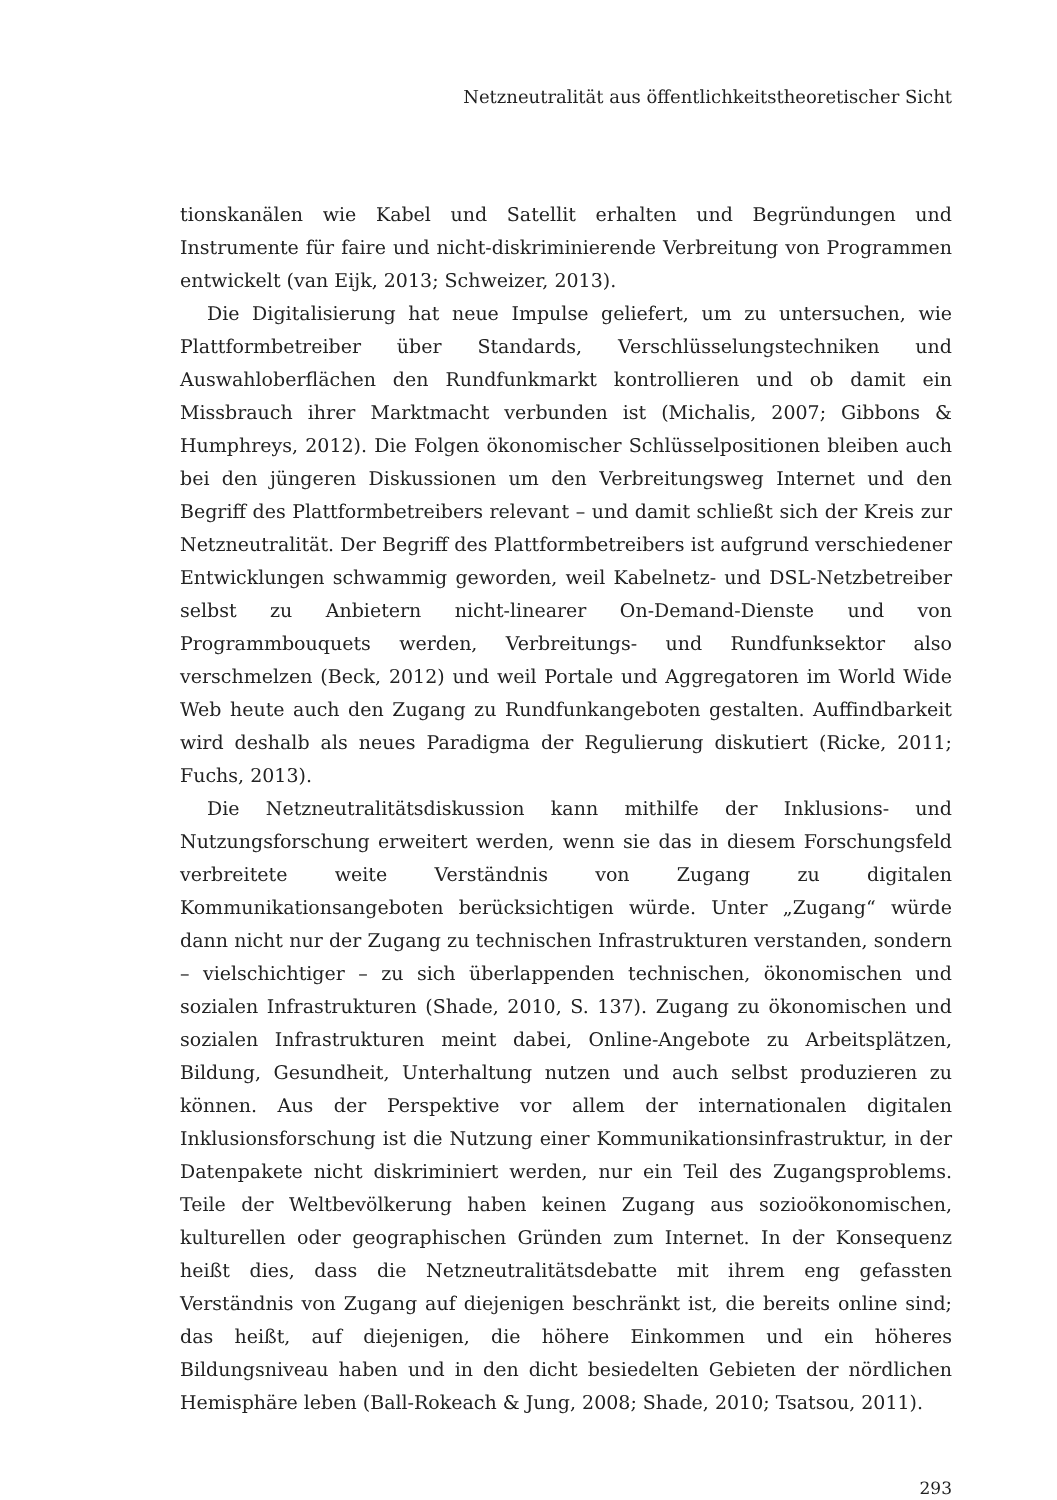Netzneutralität aus öffentlichkeitstheoretischer Sicht
tionskanälen wie Kabel und Satellit erhalten und Begründungen und Instrumente für faire und nicht-diskriminierende Verbreitung von Programmen entwickelt (van Eijk, 2013; Schweizer, 2013).
Die Digitalisierung hat neue Impulse geliefert, um zu untersuchen, wie Plattformbetreiber über Standards, Verschlüsselungstechniken und Auswahloberflächen den Rundfunkmarkt kontrollieren und ob damit ein Missbrauch ihrer Marktmacht verbunden ist (Michalis, 2007; Gibbons & Humphreys, 2012). Die Folgen ökonomischer Schlüsselpositionen bleiben auch bei den jüngeren Diskussionen um den Verbreitungsweg Internet und den Begriff des Plattformbetreibers relevant – und damit schließt sich der Kreis zur Netzneutralität. Der Begriff des Plattformbetreibers ist aufgrund verschiedener Entwicklungen schwammig geworden, weil Kabelnetz- und DSL-Netzbetreiber selbst zu Anbietern nicht-linearer On-Demand-Dienste und von Programmbouquets werden, Verbreitungs- und Rundfunksektor also verschmelzen (Beck, 2012) und weil Portale und Aggregatoren im World Wide Web heute auch den Zugang zu Rundfunkangeboten gestalten. Auffindbarkeit wird deshalb als neues Paradigma der Regulierung diskutiert (Ricke, 2011; Fuchs, 2013).
Die Netzneutralitätsdiskussion kann mithilfe der Inklusions- und Nutzungsforschung erweitert werden, wenn sie das in diesem Forschungsfeld verbreitete weite Verständnis von Zugang zu digitalen Kommunikationsangeboten berücksichtigen würde. Unter „Zugang“ würde dann nicht nur der Zugang zu technischen Infrastrukturen verstanden, sondern – vielschichtiger – zu sich überlappenden technischen, ökonomischen und sozialen Infrastrukturen (Shade, 2010, S. 137). Zugang zu ökonomischen und sozialen Infrastrukturen meint dabei, Online-Angebote zu Arbeitsplätzen, Bildung, Gesundheit, Unterhaltung nutzen und auch selbst produzieren zu können. Aus der Perspektive vor allem der internationalen digitalen Inklusionsforschung ist die Nutzung einer Kommunikationsinfrastruktur, in der Datenpakete nicht diskriminiert werden, nur ein Teil des Zugangsproblems. Teile der Weltbevölkerung haben keinen Zugang aus sozioökonomischen, kulturellen oder geographischen Gründen zum Internet. In der Konsequenz heißt dies, dass die Netzneutralitätsdebatte mit ihrem eng gefassten Verständnis von Zugang auf diejenigen beschränkt ist, die bereits online sind; das heißt, auf diejenigen, die höhere Einkommen und ein höheres Bildungsniveau haben und in den dicht besiedelten Gebieten der nördlichen Hemisphäre leben (Ball-Rokeach & Jung, 2008; Shade, 2010; Tsatsou, 2011).
293